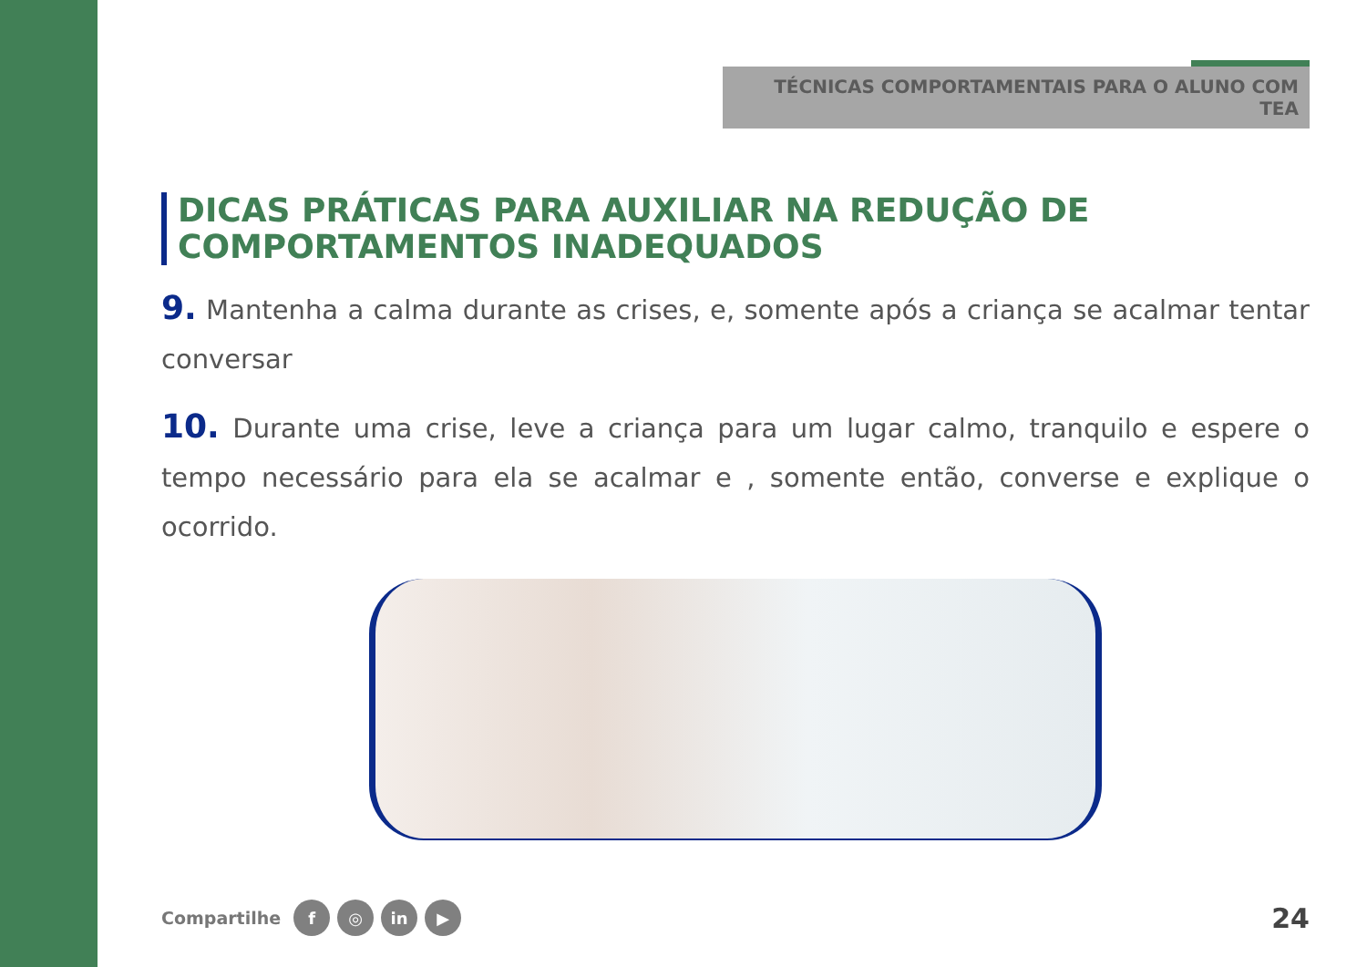TÉCNICAS COMPORTAMENTAIS PARA O ALUNO COM TEA
DICAS PRÁTICAS PARA AUXILIAR NA REDUÇÃO DE COMPORTAMENTOS INADEQUADOS
9. Mantenha a calma durante as crises, e, somente após a criança se acalmar tentar conversar
10. Durante uma crise, leve a criança para um lugar calmo, tranquilo e espere o tempo necessário para ela se acalmar e , somente então, converse e explique o ocorrido.
Compartilhe f ◎ in ▶ 24